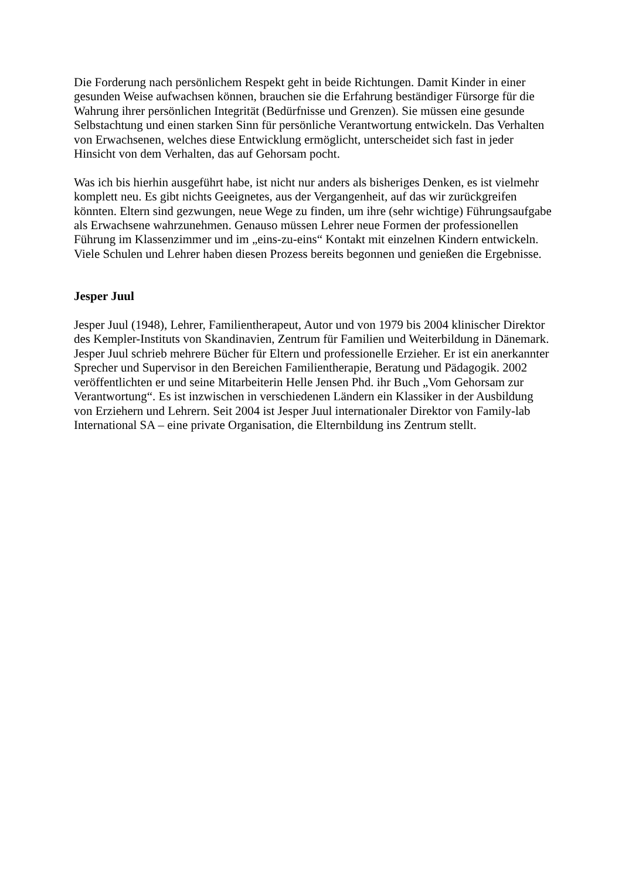Die Forderung nach persönlichem Respekt geht in beide Richtungen. Damit Kinder in einer gesunden Weise aufwachsen können, brauchen sie die Erfahrung beständiger Fürsorge für die Wahrung ihrer persönlichen Integrität (Bedürfnisse und Grenzen). Sie müssen eine gesunde Selbstachtung und einen starken Sinn für persönliche Verantwortung entwickeln. Das Verhalten von Erwachsenen, welches diese Entwicklung ermöglicht, unterscheidet sich fast in jeder Hinsicht von dem Verhalten, das auf Gehorsam pocht.
Was ich bis hierhin ausgeführt habe, ist nicht nur anders als bisheriges Denken, es ist vielmehr komplett neu. Es gibt nichts Geeignetes, aus der Vergangenheit, auf das wir zurückgreifen könnten. Eltern sind gezwungen, neue Wege zu finden, um ihre (sehr wichtige) Führungsaufgabe als Erwachsene wahrzunehmen. Genauso müssen Lehrer neue Formen der professionellen Führung im Klassenzimmer und im „eins-zu-eins“ Kontakt mit einzelnen Kindern entwickeln. Viele Schulen und Lehrer haben diesen Prozess bereits begonnen und genießen die Ergebnisse.
Jesper Juul
Jesper Juul (1948), Lehrer, Familientherapeut, Autor und von 1979 bis 2004 klinischer Direktor des Kempler-Instituts von Skandinavien, Zentrum für Familien und Weiterbildung in Dänemark. Jesper Juul schrieb mehrere Bücher für Eltern und professionelle Erzieher. Er ist ein anerkannter Sprecher und Supervisor in den Bereichen Familientherapie, Beratung und Pädagogik. 2002 veröffentlichten er und seine Mitarbeiterin Helle Jensen Phd. ihr Buch „Vom Gehorsam zur Verantwortung“. Es ist inzwischen in verschiedenen Ländern ein Klassiker in der Ausbildung von Erziehern und Lehrern. Seit 2004 ist Jesper Juul internationaler Direktor von Family-lab International SA – eine private Organisation, die Elternbildung ins Zentrum stellt.